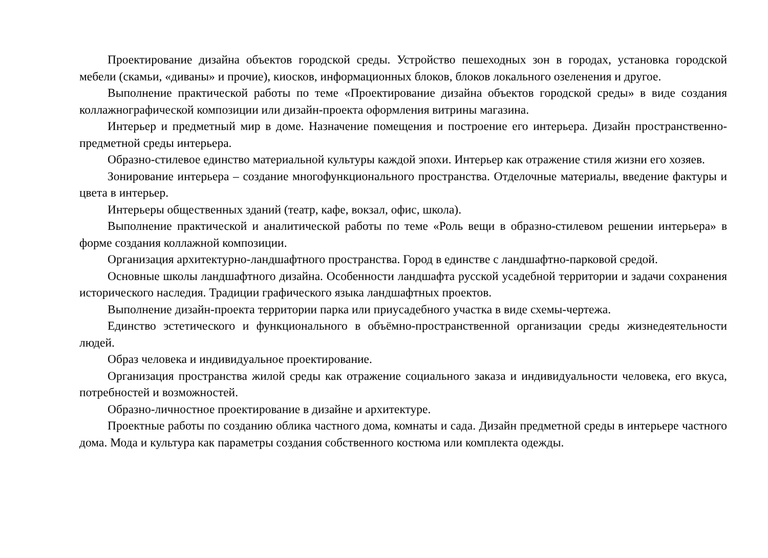Проектирование дизайна объектов городской среды. Устройство пешеходных зон в городах, установка городской мебели (скамьи, «диваны» и прочие), киосков, информационных блоков, блоков локального озеленения и другое.
Выполнение практической работы по теме «Проектирование дизайна объектов городской среды» в виде создания коллажнографической композиции или дизайн-проекта оформления витрины магазина.
Интерьер и предметный мир в доме. Назначение помещения и построение его интерьера. Дизайн пространственно-предметной среды интерьера.
Образно-стилевое единство материальной культуры каждой эпохи. Интерьер как отражение стиля жизни его хозяев.
Зонирование интерьера – создание многофункционального пространства. Отделочные материалы, введение фактуры и цвета в интерьер.
Интерьеры общественных зданий (театр, кафе, вокзал, офис, школа).
Выполнение практической и аналитической работы по теме «Роль вещи в образно-стилевом решении интерьера» в форме создания коллажной композиции.
Организация архитектурно-ландшафтного пространства. Город в единстве с ландшафтно-парковой средой.
Основные школы ландшафтного дизайна. Особенности ландшафта русской усадебной территории и задачи сохранения исторического наследия. Традиции графического языка ландшафтных проектов.
Выполнение дизайн-проекта территории парка или приусадебного участка в виде схемы-чертежа.
Единство эстетического и функционального в объёмно-пространственной организации среды жизнедеятельности людей.
Образ человека и индивидуальное проектирование.
Организация пространства жилой среды как отражение социального заказа и индивидуальности человека, его вкуса, потребностей и возможностей.
Образно-личностное проектирование в дизайне и архитектуре.
Проектные работы по созданию облика частного дома, комнаты и сада. Дизайн предметной среды в интерьере частного дома. Мода и культура как параметры создания собственного костюма или комплекта одежды.